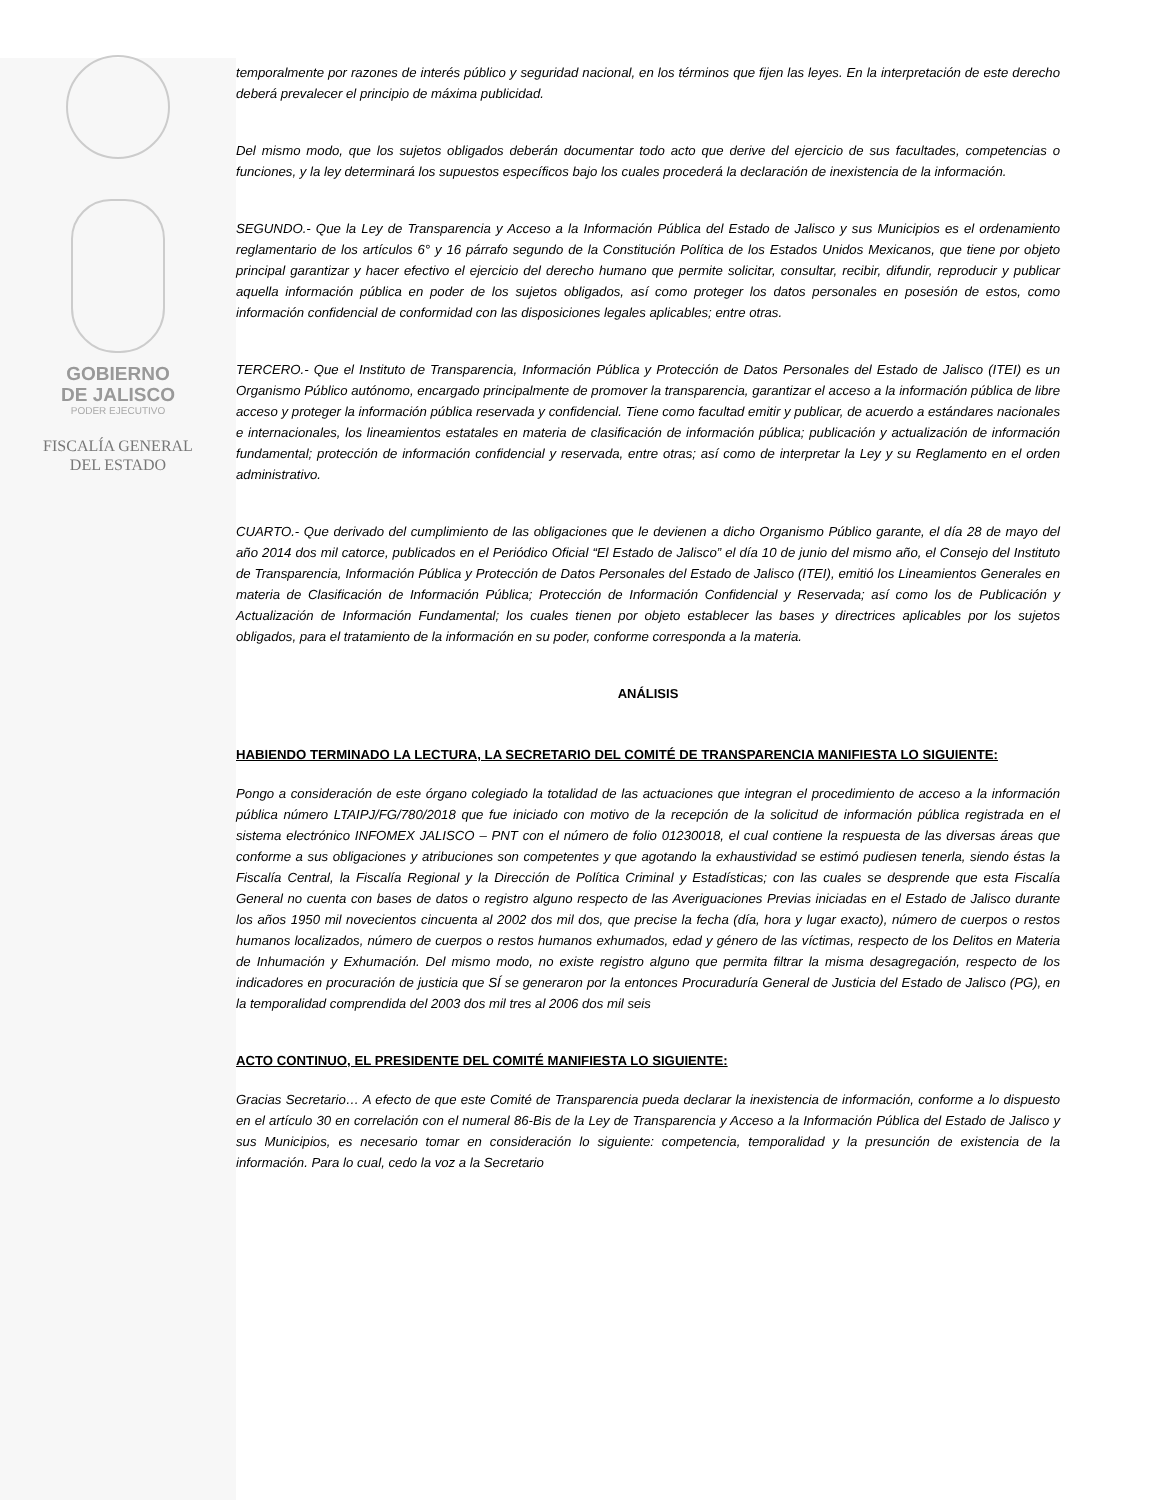GOBIERNO
DE JALISCO
PODER EJECUTIVO
FISCALÍA GENERAL
DEL ESTADO
temporalmente por razones de interés público y seguridad nacional, en los términos que fijen las leyes. En la interpretación de este derecho deberá prevalecer el principio de máxima publicidad.
Del mismo modo, que los sujetos obligados deberán documentar todo acto que derive del ejercicio de sus facultades, competencias o funciones, y la ley determinará los supuestos específicos bajo los cuales procederá la declaración de inexistencia de la información.
SEGUNDO.- Que la Ley de Transparencia y Acceso a la Información Pública del Estado de Jalisco y sus Municipios es el ordenamiento reglamentario de los artículos 6° y 16 párrafo segundo de la Constitución Política de los Estados Unidos Mexicanos, que tiene por objeto principal garantizar y hacer efectivo el ejercicio del derecho humano que permite solicitar, consultar, recibir, difundir, reproducir y publicar aquella información pública en poder de los sujetos obligados, así como proteger los datos personales en posesión de estos, como información confidencial de conformidad con las disposiciones legales aplicables; entre otras.
TERCERO.- Que el Instituto de Transparencia, Información Pública y Protección de Datos Personales del Estado de Jalisco (ITEI) es un Organismo Público autónomo, encargado principalmente de promover la transparencia, garantizar el acceso a la información pública de libre acceso y proteger la información pública reservada y confidencial. Tiene como facultad emitir y publicar, de acuerdo a estándares nacionales e internacionales, los lineamientos estatales en materia de clasificación de información pública; publicación y actualización de información fundamental; protección de información confidencial y reservada, entre otras; así como de interpretar la Ley y su Reglamento en el orden administrativo.
CUARTO.- Que derivado del cumplimiento de las obligaciones que le devienen a dicho Organismo Público garante, el día 28 de mayo del año 2014 dos mil catorce, publicados en el Periódico Oficial “El Estado de Jalisco” el día 10 de junio del mismo año, el Consejo del Instituto de Transparencia, Información Pública y Protección de Datos Personales del Estado de Jalisco (ITEI), emitió los Lineamientos Generales en materia de Clasificación de Información Pública; Protección de Información Confidencial y Reservada; así como los de Publicación y Actualización de Información Fundamental; los cuales tienen por objeto establecer las bases y directrices aplicables por los sujetos obligados, para el tratamiento de la información en su poder, conforme corresponda a la materia.
ANÁLISIS
HABIENDO TERMINADO LA LECTURA, LA SECRETARIO DEL COMITÉ DE TRANSPARENCIA MANIFIESTA LO SIGUIENTE:
Pongo a consideración de este órgano colegiado la totalidad de las actuaciones que integran el procedimiento de acceso a la información pública número LTAIPJ/FG/780/2018 que fue iniciado con motivo de la recepción de la solicitud de información pública registrada en el sistema electrónico INFOMEX JALISCO – PNT con el número de folio 01230018, el cual contiene la respuesta de las diversas áreas que conforme a sus obligaciones y atribuciones son competentes y que agotando la exhaustividad se estimó pudiesen tenerla, siendo éstas la Fiscalía Central, la Fiscalía Regional y la Dirección de Política Criminal y Estadísticas; con las cuales se desprende que esta Fiscalía General no cuenta con bases de datos o registro alguno respecto de las Averiguaciones Previas iniciadas en el Estado de Jalisco durante los años 1950 mil novecientos cincuenta al 2002 dos mil dos, que precise la fecha (día, hora y lugar exacto), número de cuerpos o restos humanos localizados, número de cuerpos o restos humanos exhumados, edad y género de las víctimas, respecto de los Delitos en Materia de Inhumación y Exhumación. Del mismo modo, no existe registro alguno que permita filtrar la misma desagregación, respecto de los indicadores en procuración de justicia que SÍ se generaron por la entonces Procuraduría General de Justicia del Estado de Jalisco (PG), en la temporalidad comprendida del 2003 dos mil tres al 2006 dos mil seis
ACTO CONTINUO, EL PRESIDENTE DEL COMITÉ MANIFIESTA LO SIGUIENTE:
Gracias Secretario… A efecto de que este Comité de Transparencia pueda declarar la inexistencia de información, conforme a lo dispuesto en el artículo 30 en correlación con el numeral 86-Bis de la Ley de Transparencia y Acceso a la Información Pública del Estado de Jalisco y sus Municipios, es necesario tomar en consideración lo siguiente: competencia, temporalidad y la presunción de existencia de la información. Para lo cual, cedo la voz a la Secretario